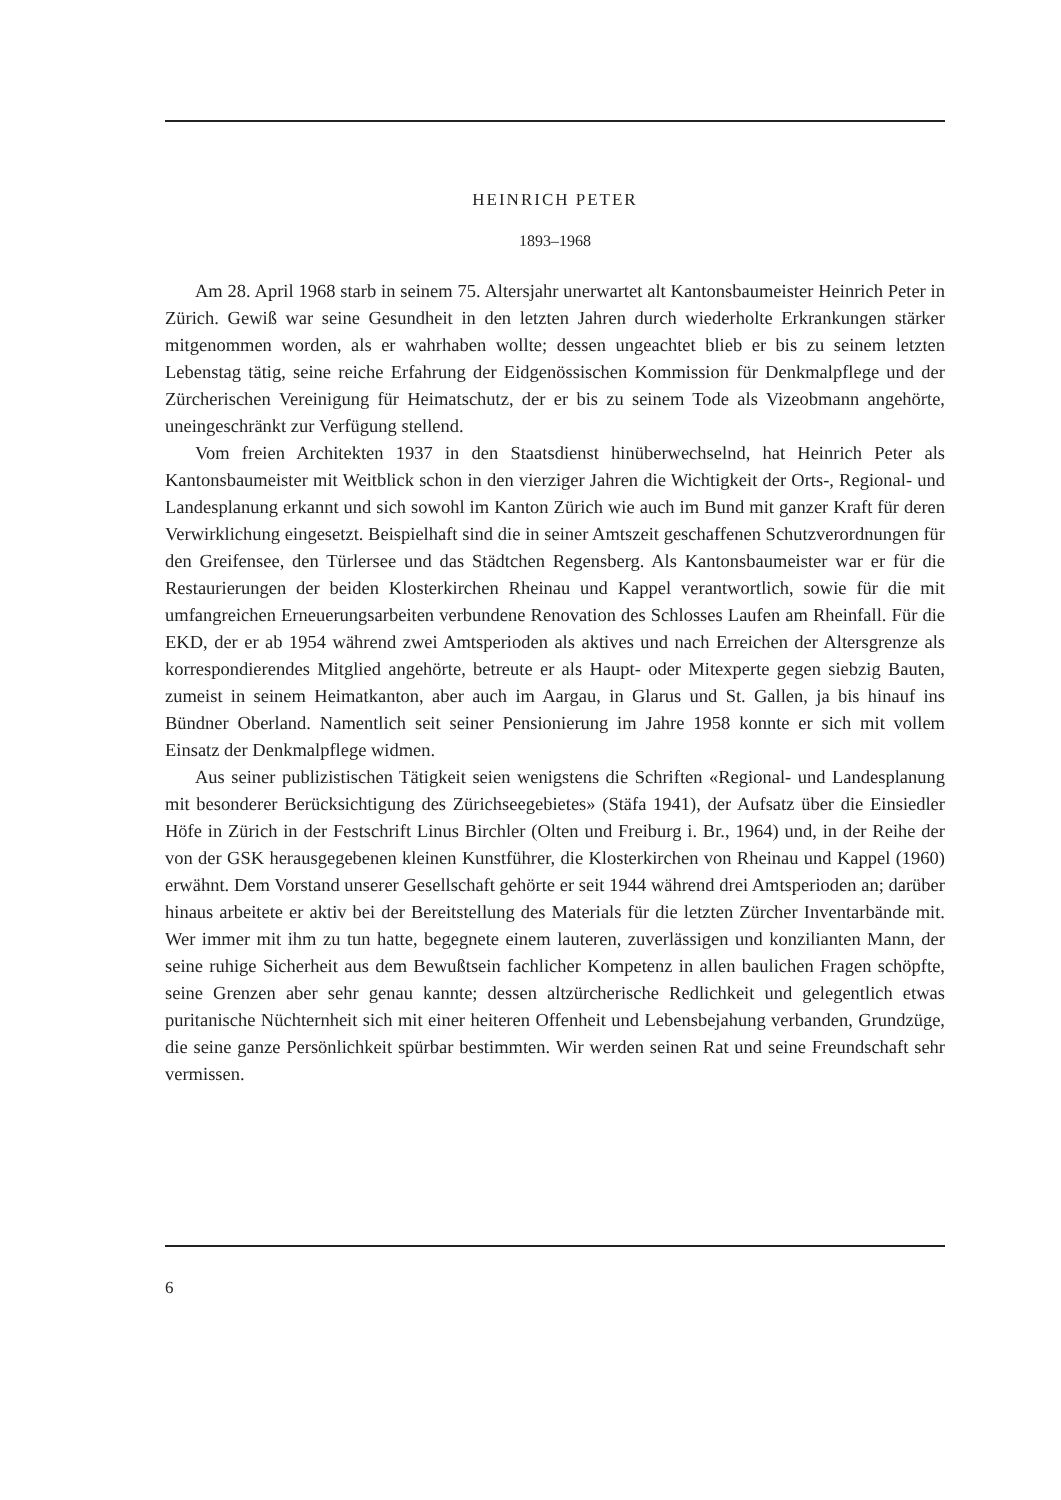HEINRICH PETER
1893–1968
Am 28. April 1968 starb in seinem 75. Altersjahr unerwartet alt Kantonsbaumeister Heinrich Peter in Zürich. Gewiß war seine Gesundheit in den letzten Jahren durch wiederholte Erkrankungen stärker mitgenommen worden, als er wahrhaben wollte; dessen ungeachtet blieb er bis zu seinem letzten Lebenstag tätig, seine reiche Erfahrung der Eidgenössischen Kommission für Denkmalpflege und der Zürcherischen Vereinigung für Heimatschutz, der er bis zu seinem Tode als Vizeobmann angehörte, uneingeschränkt zur Verfügung stellend.
Vom freien Architekten 1937 in den Staatsdienst hinüberwechselnd, hat Heinrich Peter als Kantonsbaumeister mit Weitblick schon in den vierziger Jahren die Wichtigkeit der Orts-, Regional- und Landesplanung erkannt und sich sowohl im Kanton Zürich wie auch im Bund mit ganzer Kraft für deren Verwirklichung eingesetzt. Beispielhaft sind die in seiner Amtszeit geschaffenen Schutzverordnungen für den Greifensee, den Türlersee und das Städtchen Regensberg. Als Kantonsbaumeister war er für die Restaurierungen der beiden Klosterkirchen Rheinau und Kappel verantwortlich, sowie für die mit umfangreichen Erneuerungsarbeiten verbundene Renovation des Schlosses Laufen am Rheinfall. Für die EKD, der er ab 1954 während zwei Amtsperioden als aktives und nach Erreichen der Altersgrenze als korrespondierendes Mitglied angehörte, betreute er als Haupt- oder Mitexperte gegen siebzig Bauten, zumeist in seinem Heimatkanton, aber auch im Aargau, in Glarus und St. Gallen, ja bis hinauf ins Bündner Oberland. Namentlich seit seiner Pensionierung im Jahre 1958 konnte er sich mit vollem Einsatz der Denkmalpflege widmen.
Aus seiner publizistischen Tätigkeit seien wenigstens die Schriften «Regional- und Landesplanung mit besonderer Berücksichtigung des Zürichseegebietes» (Stäfa 1941), der Aufsatz über die Einsiedler Höfe in Zürich in der Festschrift Linus Birchler (Olten und Freiburg i. Br., 1964) und, in der Reihe der von der GSK herausgegebenen kleinen Kunstführer, die Klosterkirchen von Rheinau und Kappel (1960) erwähnt. Dem Vorstand unserer Gesellschaft gehörte er seit 1944 während drei Amtsperioden an; darüber hinaus arbeitete er aktiv bei der Bereitstellung des Materials für die letzten Zürcher Inventarbände mit. Wer immer mit ihm zu tun hatte, begegnete einem lauteren, zuverlässigen und konzilianten Mann, der seine ruhige Sicherheit aus dem Bewußtsein fachlicher Kompetenz in allen baulichen Fragen schöpfte, seine Grenzen aber sehr genau kannte; dessen altzürcherische Redlichkeit und gelegentlich etwas puritanische Nüchternheit sich mit einer heiteren Offenheit und Lebensbejahung verbanden, Grundzüge, die seine ganze Persönlichkeit spürbar bestimmten. Wir werden seinen Rat und seine Freundschaft sehr vermissen.
6